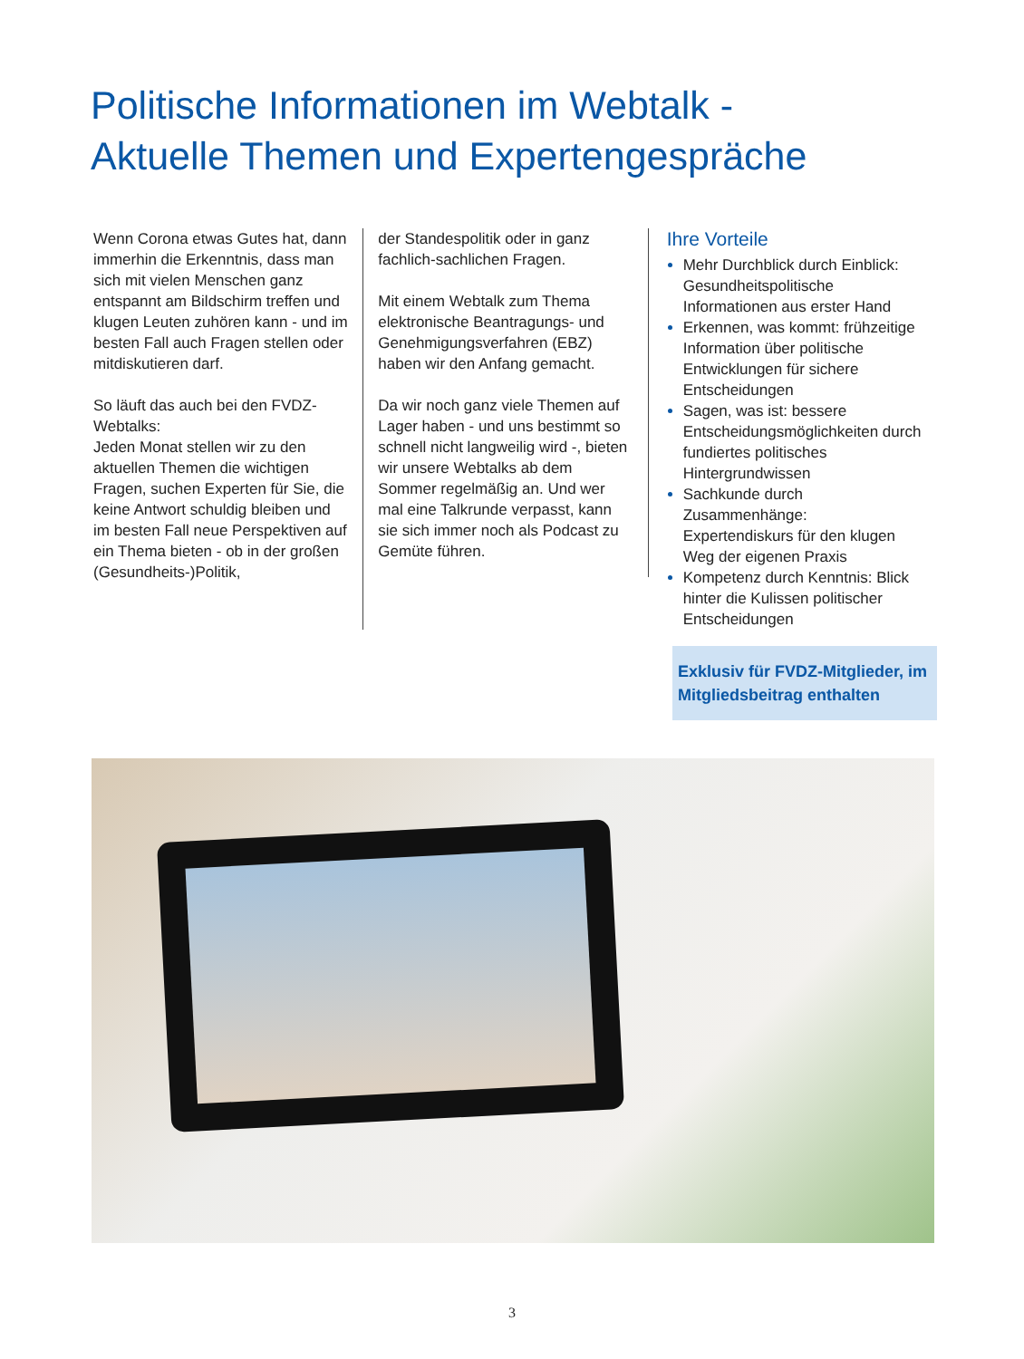Politische Informationen im Webtalk -
Aktuelle Themen und Expertengespräche
Wenn Corona etwas Gutes hat, dann immerhin die Erkenntnis, dass man sich mit vielen Menschen ganz entspannt am Bildschirm treffen und klugen Leuten zuhören kann - und im besten Fall auch Fragen stellen oder mitdiskutieren darf.
So läuft das auch bei den FVDZ-Webtalks:
Jeden Monat stellen wir zu den aktuellen Themen die wichtigen Fragen, suchen Experten für Sie, die keine Antwort schuldig bleiben und im besten Fall neue Perspektiven auf ein Thema bieten - ob in der großen (Gesundheits-)Politik,
der Standespolitik oder in ganz fachlich-sachlichen Fragen.
Mit einem Webtalk zum Thema elektronische Beantragungs- und Genehmigungsverfahren (EBZ) haben wir den Anfang gemacht.
Da wir noch ganz viele Themen auf Lager haben - und uns bestimmt so schnell nicht langweilig wird -, bieten wir unsere Webtalks ab dem Sommer regelmäßig an. Und wer mal eine Talkrunde verpasst, kann sie sich immer noch als Podcast zu Gemüte führen.
Ihre Vorteile
Mehr Durchblick durch Einblick: Gesundheitspolitische Informationen aus erster Hand
Erkennen, was kommt: frühzeitige Information über politische Entwicklungen für sichere Entscheidungen
Sagen, was ist: bessere Entscheidungsmöglichkeiten durch fundiertes politisches Hintergrundwissen
Sachkunde durch Zusammenhänge: Expertendiskurs für den klugen Weg der eigenen Praxis
Kompetenz durch Kenntnis: Blick hinter die Kulissen politischer Entscheidungen
Exklusiv für FVDZ-Mitglieder, im Mitgliedsbeitrag enthalten
3